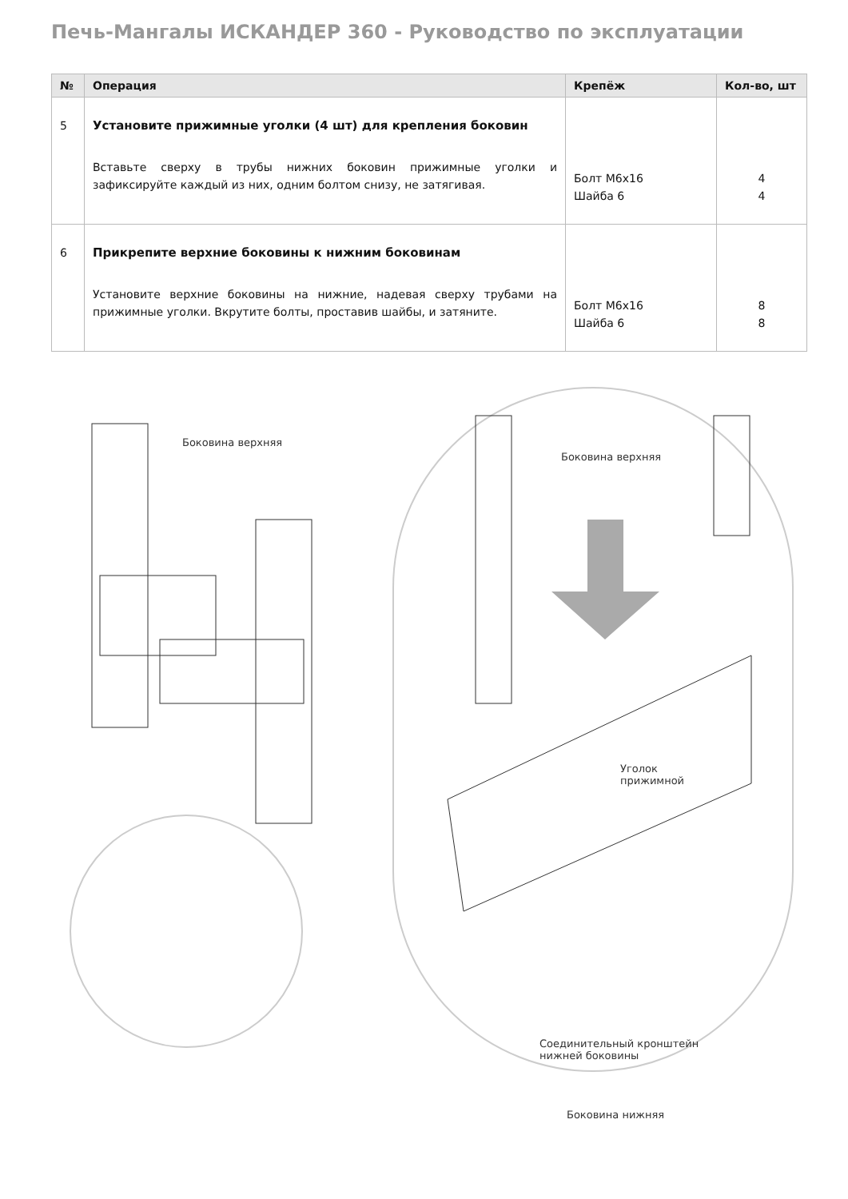Печь-Мангалы ИСКАНДЕР 360 - Руководство по эксплуатации
| № | Операция | Крепёж | Кол-во, шт |
| --- | --- | --- | --- |
| 5 | Установите прижимные уголки (4 шт) для крепления боковин Вставьте сверху в трубы нижних боковин прижимные уголки и зафиксируйте каждый из них, одним болтом снизу, не затягивая. | Болт М6х16 Шайба 6 | 4 4 |
| 6 | Прикрепите верхние боковины к нижним боковинам Установите верхние боковины на нижние, надевая сверху трубами на прижимные уголки. Вкрутите болты, проставив шайбы, и затяните. | Болт М6х16 Шайба 6 | 8 8 |
Боковина верхняя
Боковина верхняя
Уголок
прижимной
Соединительный кронштейн
нижней боковины
Боковина нижняя